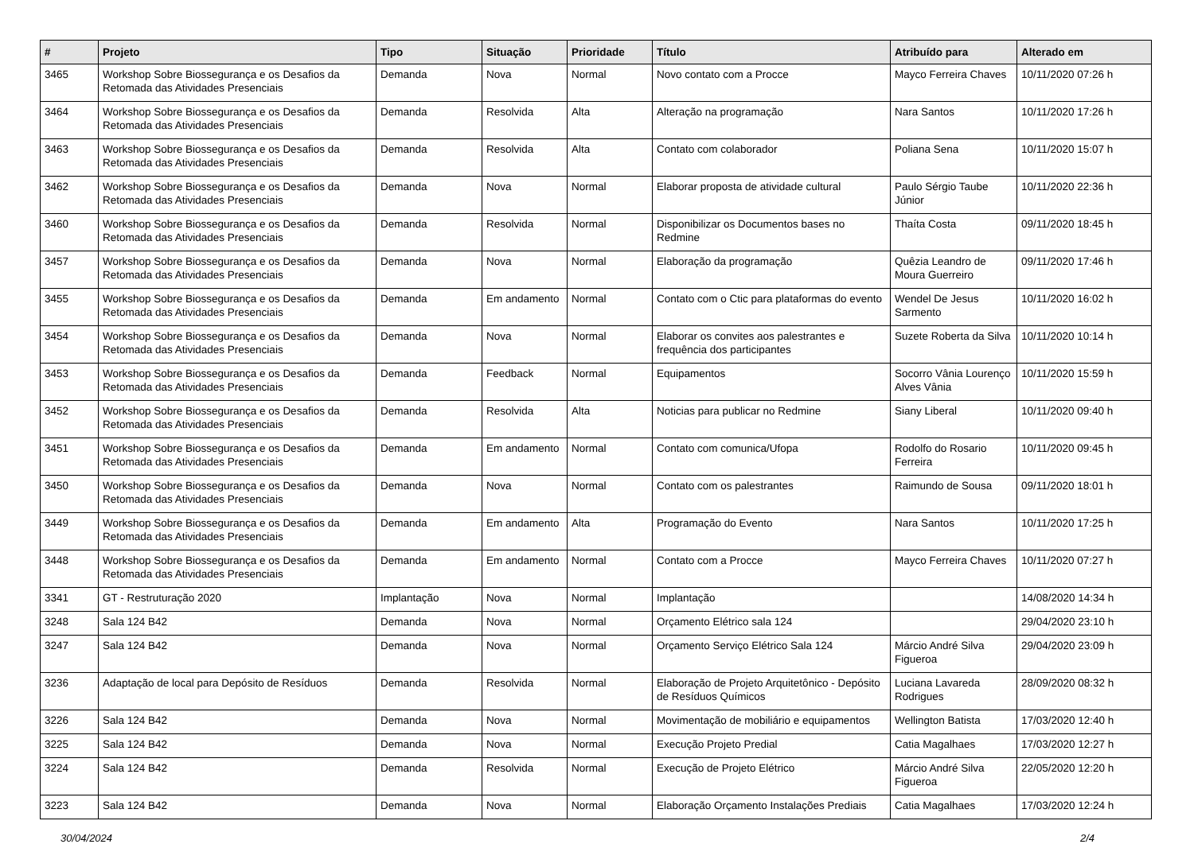| # | Projeto | Tipo | Situação | Prioridade | Título | Atribuído para | Alterado em |
| --- | --- | --- | --- | --- | --- | --- | --- |
| 3465 | Workshop Sobre Biossegurança e os Desafios da Retomada das Atividades Presenciais | Demanda | Nova | Normal | Novo contato com a Procce | Mayco Ferreira Chaves | 10/11/2020 07:26 h |
| 3464 | Workshop Sobre Biossegurança e os Desafios da Retomada das Atividades Presenciais | Demanda | Resolvida | Alta | Alteração na programação | Nara Santos | 10/11/2020 17:26 h |
| 3463 | Workshop Sobre Biossegurança e os Desafios da Retomada das Atividades Presenciais | Demanda | Resolvida | Alta | Contato com colaborador | Poliana Sena | 10/11/2020 15:07 h |
| 3462 | Workshop Sobre Biossegurança e os Desafios da Retomada das Atividades Presenciais | Demanda | Nova | Normal | Elaborar proposta de atividade cultural | Paulo Sérgio Taube Júnior | 10/11/2020 22:36 h |
| 3460 | Workshop Sobre Biossegurança e os Desafios da Retomada das Atividades Presenciais | Demanda | Resolvida | Normal | Disponibilizar os Documentos bases no Redmine | Thaíta Costa | 09/11/2020 18:45 h |
| 3457 | Workshop Sobre Biossegurança e os Desafios da Retomada das Atividades Presenciais | Demanda | Nova | Normal | Elaboração da programação | Quêzia Leandro de Moura Guerreiro | 09/11/2020 17:46 h |
| 3455 | Workshop Sobre Biossegurança e os Desafios da Retomada das Atividades Presenciais | Demanda | Em andamento | Normal | Contato com o Ctic para plataformas do evento | Wendel De Jesus Sarmento | 10/11/2020 16:02 h |
| 3454 | Workshop Sobre Biossegurança e os Desafios da Retomada das Atividades Presenciais | Demanda | Nova | Normal | Elaborar os convites aos palestrantes e frequência dos participantes | Suzete Roberta da Silva | 10/11/2020 10:14 h |
| 3453 | Workshop Sobre Biossegurança e os Desafios da Retomada das Atividades Presenciais | Demanda | Feedback | Normal | Equipamentos | Socorro Vânia Lourenço Alves Vânia | 10/11/2020 15:59 h |
| 3452 | Workshop Sobre Biossegurança e os Desafios da Retomada das Atividades Presenciais | Demanda | Resolvida | Alta | Noticias para publicar no Redmine | Siany Liberal | 10/11/2020 09:40 h |
| 3451 | Workshop Sobre Biossegurança e os Desafios da Retomada das Atividades Presenciais | Demanda | Em andamento | Normal | Contato com comunica/Ufopa | Rodolfo do Rosario Ferreira | 10/11/2020 09:45 h |
| 3450 | Workshop Sobre Biossegurança e os Desafios da Retomada das Atividades Presenciais | Demanda | Nova | Normal | Contato com os palestrantes | Raimundo de Sousa | 09/11/2020 18:01 h |
| 3449 | Workshop Sobre Biossegurança e os Desafios da Retomada das Atividades Presenciais | Demanda | Em andamento | Alta | Programação do Evento | Nara Santos | 10/11/2020 17:25 h |
| 3448 | Workshop Sobre Biossegurança e os Desafios da Retomada das Atividades Presenciais | Demanda | Em andamento | Normal | Contato com a Procce | Mayco Ferreira Chaves | 10/11/2020 07:27 h |
| 3341 | GT - Restruturação 2020 | Implantação | Nova | Normal | Implantação | | 14/08/2020 14:34 h |
| 3248 | Sala 124 B42 | Demanda | Nova | Normal | Orçamento Elétrico sala 124 | | 29/04/2020 23:10 h |
| 3247 | Sala 124 B42 | Demanda | Nova | Normal | Orçamento Serviço Elétrico Sala 124 | Márcio André Silva Figueroa | 29/04/2020 23:09 h |
| 3236 | Adaptação de local para Depósito de Resíduos | Demanda | Resolvida | Normal | Elaboração de Projeto Arquitetônico - Depósito de Resíduos Químicos | Luciana Lavareda Rodrigues | 28/09/2020 08:32 h |
| 3226 | Sala 124 B42 | Demanda | Nova | Normal | Movimentação de mobiliário e equipamentos | Wellington Batista | 17/03/2020 12:40 h |
| 3225 | Sala 124 B42 | Demanda | Nova | Normal | Execução Projeto Predial | Catia Magalhaes | 17/03/2020 12:27 h |
| 3224 | Sala 124 B42 | Demanda | Resolvida | Normal | Execução de Projeto Elétrico | Márcio André Silva Figueroa | 22/05/2020 12:20 h |
| 3223 | Sala 124 B42 | Demanda | Nova | Normal | Elaboração Orçamento Instalações Prediais | Catia Magalhaes | 17/03/2020 12:24 h |
30/04/2024 2/4